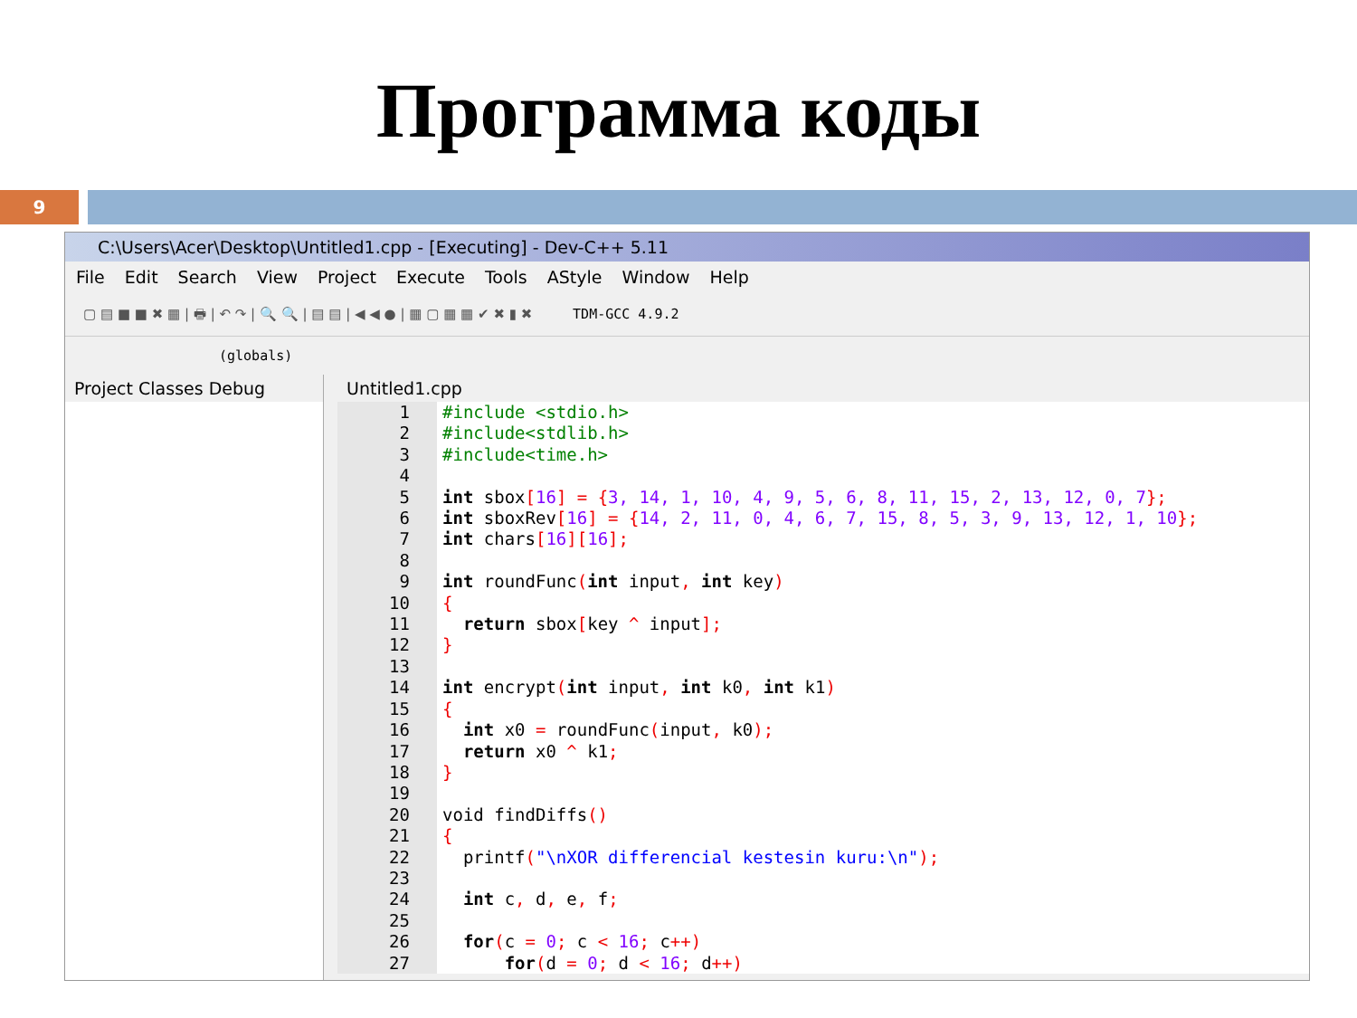Программа коды
9
C:\Users\Acer\Desktop\Untitled1.cpp - [Executing] - Dev-C++ 5.11
File Edit Search View Project Execute Tools AStyle Window Help
▢ ▤ ■ ■ ✖ ▦ | 🖶 | ↶ ↷ | 🔍 🔍 | ▤ ▤ | ◀ ◀ ● | ▦ ▢ ▦ ▦ ✔ ✖ ▮ ✖ TDM-GCC 4.9.2
(globals)
Project Classes Debug Untitled1.cpp
1
2
3
4
5
6
7
8
9
10
11
12
13
14
15
16
17
18
19
20
21
22
23
24
25
26
27
#include <stdio.h>
#include<stdlib.h>
#include<time.h>

int sbox[16] = {3, 14, 1, 10, 4, 9, 5, 6, 8, 11, 15, 2, 13, 12, 0, 7};
int sboxRev[16] = {14, 2, 11, 0, 4, 6, 7, 15, 8, 5, 3, 9, 13, 12, 1, 10};
int chars[16][16];

int roundFunc(int input, int key)
{
  return sbox[key ^ input];
}

int encrypt(int input, int k0, int k1)
{
  int x0 = roundFunc(input, k0);
  return x0 ^ k1;
}

void findDiffs()
{
  printf("\nXOR differencial kestesin kuru:\n");

  int c, d, e, f;

  for(c = 0; c < 16; c++)
      for(d = 0; d < 16; d++)